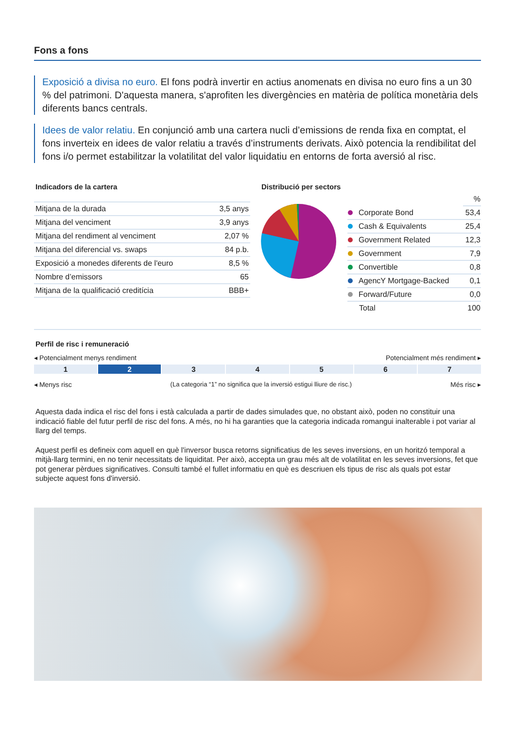Fons a fons
Exposició a divisa no euro. El fons podrà invertir en actius anomenats en divisa no euro fins a un 30 % del patrimoni. D'aquesta manera, s'aprofiten les divergències en matèria de política monetària dels diferents bancs centrals.
Idees de valor relatiu. En conjunció amb una cartera nucli d’emissions de renda fixa en comptat, el fons inverteix en idees de valor relatiu a través d’instruments derivats. Això potencia la rendibilitat del fons i/o permet estabilitzar la volatilitat del valor liquidatiu en entorns de forta aversió al risc.
Indicadors de la cartera
| Mitjana de la durada | 3,5 anys |
| Mitjana del venciment | 3,9 anys |
| Mitjana del rendiment al venciment | 2,07 % |
| Mitjana del diferencial vs. swaps | 84 p.b. |
| Exposició a monedes diferents de l'euro | 8,5 % |
| Nombre d’emissors | 65 |
| Mitjana de la qualificació creditícia | BBB+ |
Distribució per sectors
| | % |
| Corporate Bond | 53,4 |
| Cash & Equivalents | 25,4 |
| Government Related | 12,3 |
| Government | 7,9 |
| Convertible | 0,8 |
| AgencY Mortgage-Backed | 0,1 |
| Forward/Future | 0,0 |
| Total | 100 |
Perfil de risc i remuneració
◂ Potencialment menys rendiment Potencialment més rendiment ▸
1 2 3 4 5 6 7
◂ Menys risc (La categoria “1” no significa que la inversió estigui lliure de risc.) Més risc ▸
Aquesta dada indica el risc del fons i està calculada a partir de dades simulades que, no obstant això, poden no constituir una indicació fiable del futur perfil de risc del fons. A més, no hi ha garanties que la categoria indicada romangui inalterable i pot variar al llarg del temps.
Aquest perfil es defineix com aquell en què l'inversor busca retorns significatius de les seves inversions, en un horitzó temporal a mitjà-llarg termini, en no tenir necessitats de liquiditat. Per això, accepta un grau més alt de volatilitat en les seves inversions, fet que pot generar pèrdues significatives. Consulti també el fullet informatiu en què es descriuen els tipus de risc als quals pot estar subjecte aquest fons d'inversió.